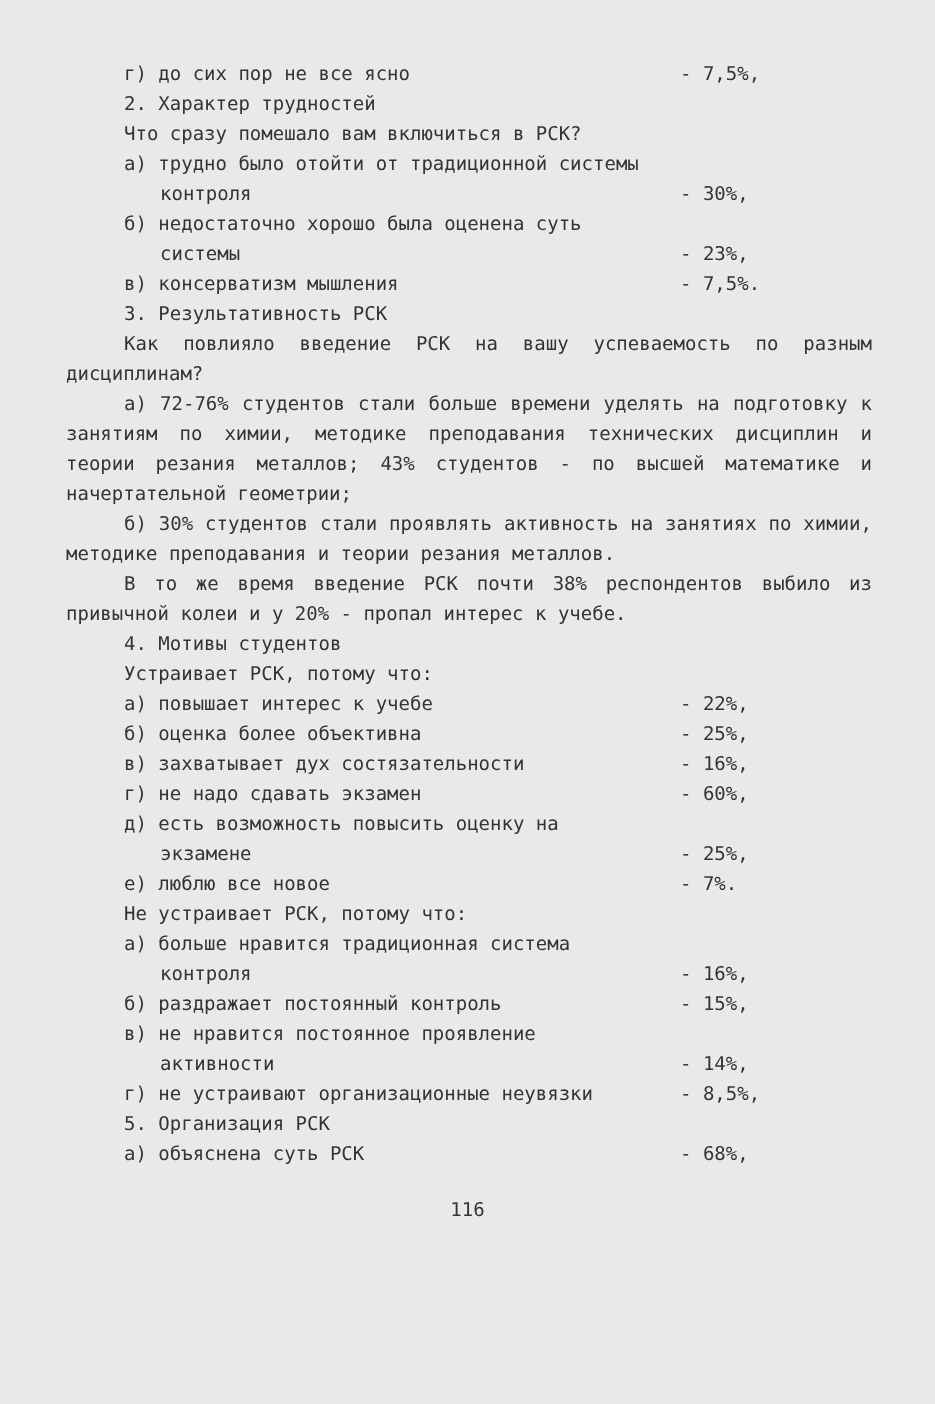г) до сих пор не все ясно - 7,5%,
2. Характер трудностей
Что сразу помешало вам включиться в РСК?
а) трудно было отойти от традиционной системы
контроля - 30%,
б) недостаточно хорошо была оценена суть
системы - 23%,
в) консерватизм мышления - 7,5%.
3. Результативность РСК
Как повлияло введение РСК на вашу успеваемость по разным дисциплинам?
а) 72-76% студентов стали больше времени уделять на подготовку к занятиям по химии, методике преподавания технических дисциплин и теории резания металлов; 43% студентов - по высшей математике и начертательной геометрии;
б) 30% студентов стали проявлять активность на занятиях по химии, методике преподавания и теории резания металлов.
В то же время введение РСК почти 38% респондентов выбило из привычной колеи и у 20% - пропал интерес к учебе.
4. Мотивы студентов
Устраивает РСК, потому что:
а) повышает интерес к учебе - 22%,
б) оценка более объективна - 25%,
в) захватывает дух состязательности - 16%,
г) не надо сдавать экзамен - 60%,
д) есть возможность повысить оценку на
экзамене - 25%,
е) люблю все новое - 7%.
Не устраивает РСК, потому что:
а) больше нравится традиционная система
контроля - 16%,
б) раздражает постоянный контроль - 15%,
в) не нравится постоянное проявление
активности - 14%,
г) не устраивают организационные неувязки - 8,5%,
5. Организация РСК
а) объяснена суть РСК - 68%,
116